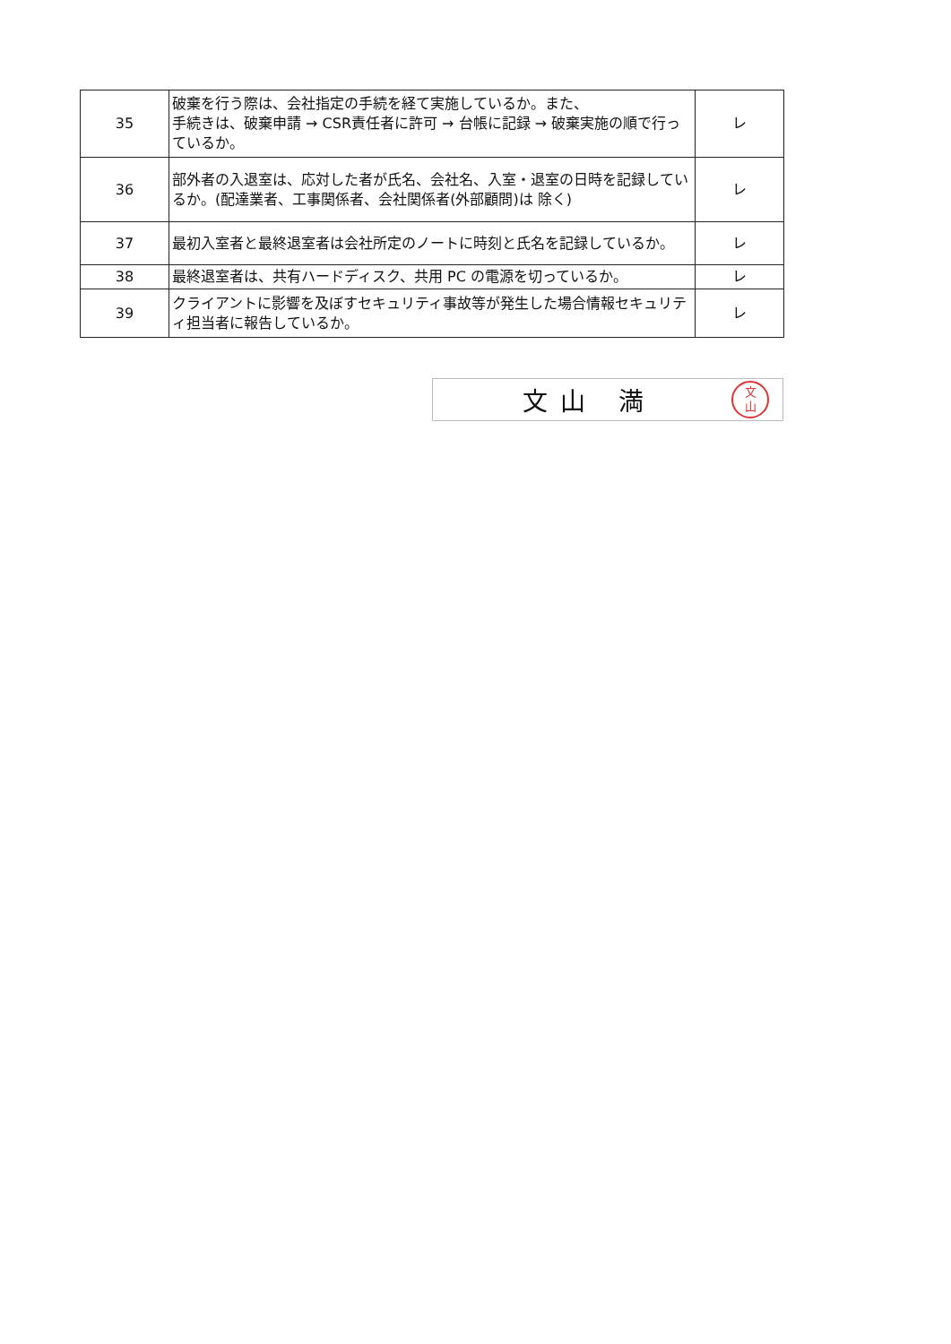| 35 | 破棄を行う際は、会社指定の手続を経て実施しているか。また、 手続きは、破棄申請 → CSR責任者に許可 → 台帳に記録 → 破棄実施の順で行っているか。 | レ |
| 36 | 部外者の入退室は、応対した者が氏名、会社名、入室・退室の日時を記録しているか。(配達業者、工事関係者、会社関係者(外部顧問)は 除く) | レ |
| 37 | 最初入室者と最終退室者は会社所定のノートに時刻と氏名を記録しているか。 | レ |
| 38 | 最終退室者は、共有ハードディスク、共用 PC の電源を切っているか。 | レ |
| 39 | クライアントに影響を及ぼすセキュリティ事故等が発生した場合情報セキュリティ担当者に報告しているか。 | レ |
文山 満
文
山